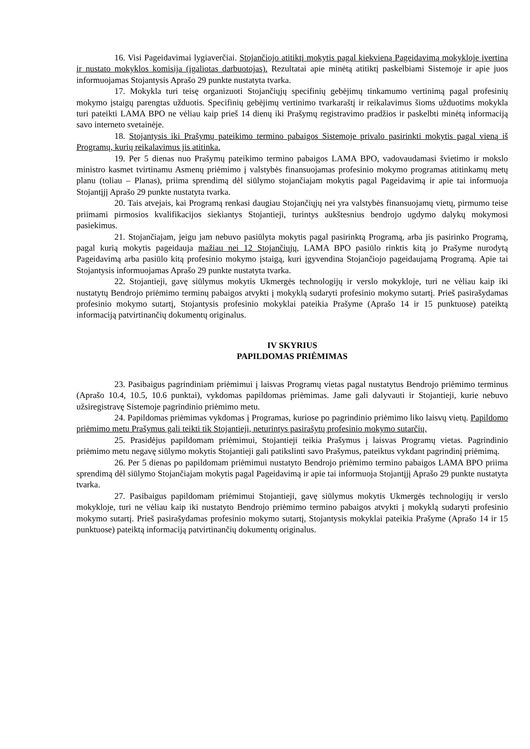16. Visi Pageidavimai lygiaverčiai. Stojančiojo atitiktį mokytis pagal kiekvieną Pageidavimą mokykloje įvertina ir nustato mokyklos komisija (įgaliotas darbuotojas). Rezultatai apie minėtą atitiktį paskelbiami Sistemoje ir apie juos informuojamas Stojantysis Aprašo 29 punkte nustatyta tvarka.
17. Mokykla turi teisę organizuoti Stojančiųjų specifinių gebėjimų tinkamumo vertinimą pagal profesinių mokymo įstaigų parengtas užduotis. Specifinių gebėjimų vertinimo tvarkaraštį ir reikalavimus šioms užduotims mokykla turi pateikti LAMA BPO ne vėliau kaip prieš 14 dienų iki Prašymų registravimo pradžios ir paskelbti minėtą informaciją savo interneto svetainėje.
18. Stojantysis iki Prašymų pateikimo termino pabaigos Sistemoje privalo pasirinkti mokytis pagal vieną iš Programų, kurių reikalavimus jis atitinka.
19. Per 5 dienas nuo Prašymų pateikimo termino pabaigos LAMA BPO, vadovaudamasi švietimo ir mokslo ministro kasmet tvirtinamu Asmenų priėmimo į valstybės finansuojamas profesinio mokymo programas atitinkamų metų planu (toliau – Planas), priima sprendimą dėl siūlymo stojančiajam mokytis pagal Pageidavimą ir apie tai informuoja Stojantįjį Aprašo 29 punkte nustatyta tvarka.
20. Tais atvejais, kai Programą renkasi daugiau Stojančiųjų nei yra valstybės finansuojamų vietų, pirmumo teise priimami pirmosios kvalifikacijos siekiantys Stojantieji, turintys aukštesnius bendrojo ugdymo dalykų mokymosi pasiekimus.
21. Stojančiajam, jeigu jam nebuvo pasiūlyta mokytis pagal pasirinktą Programą, arba jis pasirinko Programą, pagal kurią mokytis pageidauja mažiau nei 12 Stojančiųjų, LAMA BPO pasiūlo rinktis kitą jo Prašyme nurodytą Pageidavimą arba pasiūlo kitą profesinio mokymo įstaigą, kuri įgyvendina Stojančiojo pageidaujamą Programą. Apie tai Stojantysis informuojamas Aprašo 29 punkte nustatyta tvarka.
22. Stojantieji, gavę siūlymus mokytis Ukmergės technologijų ir verslo mokykloje, turi ne vėliau kaip iki nustatytų Bendrojo priėmimo terminų pabaigos atvykti į mokyklą sudaryti profesinio mokymo sutartį. Prieš pasirašydamas profesinio mokymo sutartį, Stojantysis profesinio mokyklai pateikia Prašyme (Aprašo 14 ir 15 punktuose) pateiktą informaciją patvirtinančių dokumentų originalus.
IV SKYRIUS
PAPILDOMAS PRIĖMIMAS
23. Pasibaigus pagrindiniam priėmimui į laisvas Programų vietas pagal nustatytus Bendrojo priėmimo terminus (Aprašo 10.4, 10.5, 10.6 punktai), vykdomas papildomas priėmimas. Jame gali dalyvauti ir Stojantieji, kurie nebuvo užsiregistravę Sistemoje pagrindinio priėmimo metu.
24. Papildomas priėmimas vykdomas į Programas, kuriose po pagrindinio priėmimo liko laisvų vietų. Papildomo priėmimo metu Prašymus gali teikti tik Stojantieji, neturintys pasirašytų profesinio mokymo sutarčių.
25. Prasidėjus papildomam priėmimui, Stojantieji teikia Prašymus į laisvas Programų vietas. Pagrindinio priėmimo metu negavę siūlymo mokytis Stojantieji gali patikslinti savo Prašymus, pateiktus vykdant pagrindinį priėmimą.
26. Per 5 dienas po papildomam priėmimui nustatyto Bendrojo priėmimo termino pabaigos LAMA BPO priima sprendimą dėl siūlymo Stojančiajam mokytis pagal Pageidavimą ir apie tai informuoja Stojantįjį Aprašo 29 punkte nustatyta tvarka.
27. Pasibaigus papildomam priėmimui Stojantieji, gavę siūlymus mokytis Ukmergės technologijų ir verslo mokykloje, turi ne vėliau kaip iki nustatyto Bendrojo priėmimo termino pabaigos atvykti į mokyklą sudaryti profesinio mokymo sutartį. Prieš pasirašydamas profesinio mokymo sutartį, Stojantysis mokyklai pateikia Prašyme (Aprašo 14 ir 15 punktuose) pateiktą informaciją patvirtinančių dokumentų originalus.